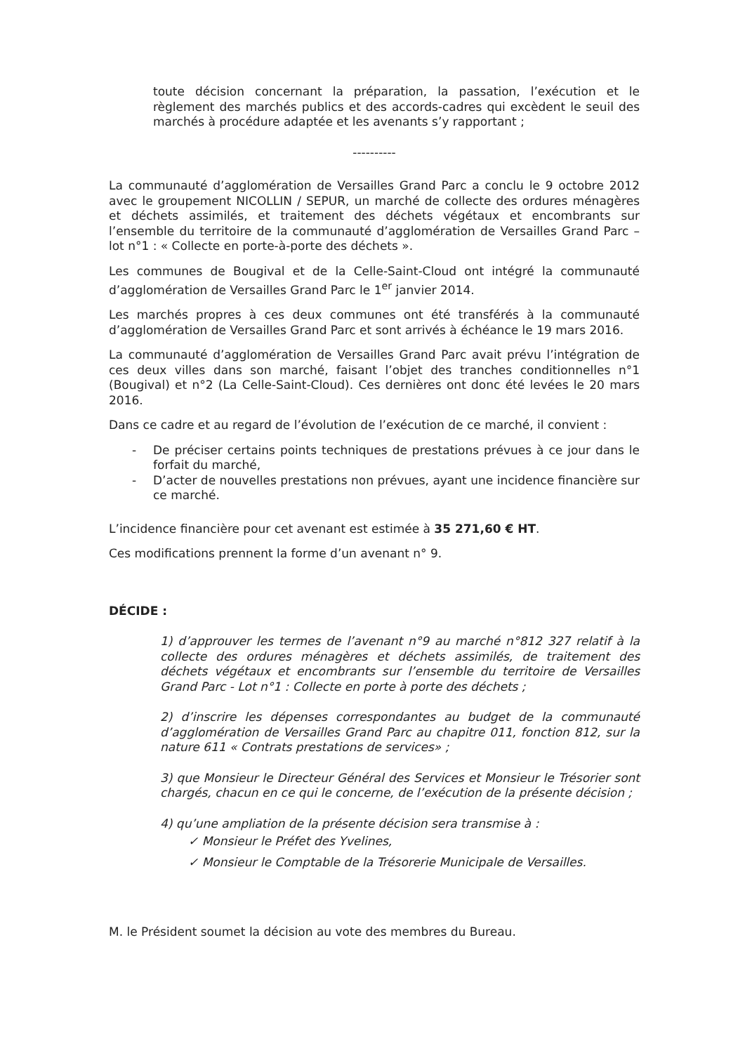toute décision concernant la préparation, la passation, l’exécution et le règlement des marchés publics et des accords-cadres qui excèdent le seuil des marchés à procédure adaptée et les avenants s’y rapportant ;
----------
La communauté d’agglomération de Versailles Grand Parc a conclu le 9 octobre 2012 avec le groupement NICOLLIN / SEPUR, un marché de collecte des ordures ménagères et déchets assimilés, et traitement des déchets végétaux et encombrants sur l’ensemble du territoire de la communauté d’agglomération de Versailles Grand Parc –lot n°1 : « Collecte en porte-à-porte des déchets ».
Les communes de Bougival et de la Celle-Saint-Cloud ont intégré la communauté d’agglomération de Versailles Grand Parc le 1<sup>er</sup> janvier 2014.
Les marchés propres à ces deux communes ont été transférés à la communauté d’agglomération de Versailles Grand Parc et sont arrivés à échéance le 19 mars 2016.
La communauté d’agglomération de Versailles Grand Parc avait prévu l’intégration de ces deux villes dans son marché, faisant l’objet des tranches conditionnelles n°1 (Bougival) et n°2 (La Celle-Saint-Cloud). Ces dernières ont donc été levées le 20 mars 2016.
Dans ce cadre et au regard de l’évolution de l’exécution de ce marché, il convient :
- De préciser certains points techniques de prestations prévues à ce jour dans le forfait du marché,
- D’acter de nouvelles prestations non prévues, ayant une incidence financière sur ce marché.
L’incidence financière pour cet avenant est estimée à 35 271,60 € HT.
Ces modifications prennent la forme d’un avenant n° 9.
DÉCIDE :
1) d’approuver les termes de l’avenant n°9 au marché n°812 327 relatif à la collecte des ordures ménagères et déchets assimilés, de traitement des déchets végétaux et encombrants sur l’ensemble du territoire de Versailles Grand Parc - Lot n°1 : Collecte en porte à porte des déchets ;
2) d’inscrire les dépenses correspondantes au budget de la communauté d’agglomération de Versailles Grand Parc au chapitre 011, fonction 812, sur la nature 611 « Contrats prestations de services» ;
3) que Monsieur le Directeur Général des Services et Monsieur le Trésorier sont chargés, chacun en ce qui le concerne, de l’exécution de la présente décision ;
4) qu’une ampliation de la présente décision sera transmise à :
✓ Monsieur le Préfet des Yvelines,
✓ Monsieur le Comptable de la Trésorerie Municipale de Versailles.
M. le Président soumet la décision au vote des membres du Bureau.